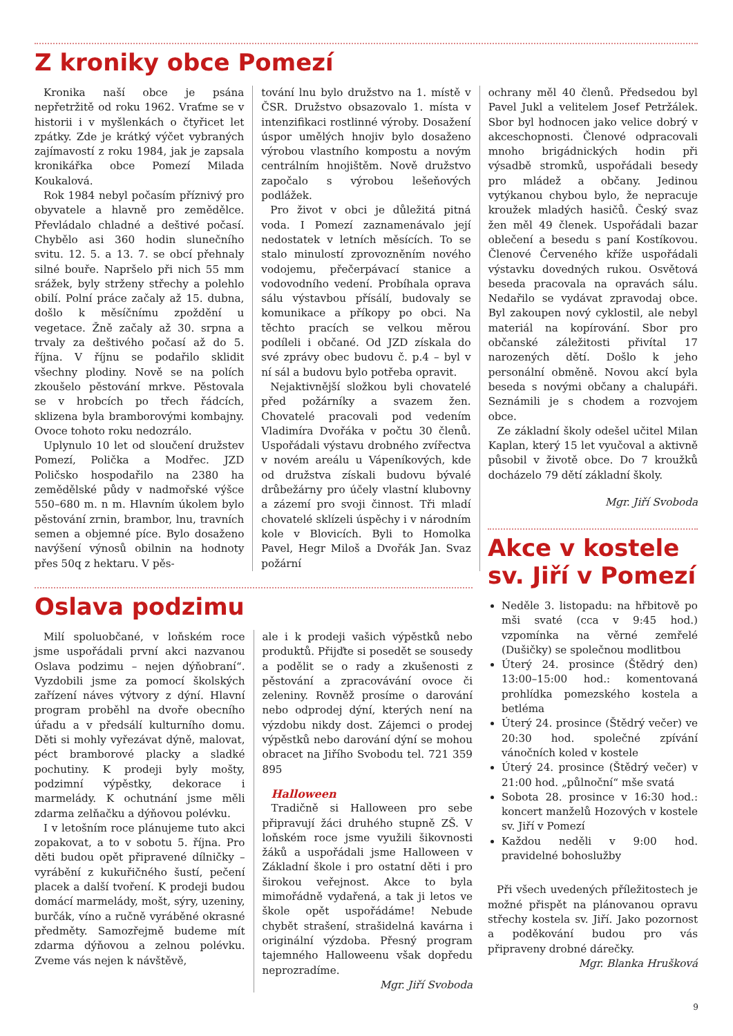Z kroniky obce Pomezí
Kronika naší obce je psána nepřetržitě od roku 1962. Vraťme se v historii i v myšlenkách o čtyřicet let zpátky. Zde je krátký výčet vybraných zajímavostí z roku 1984, jak je zapsala kronikářka obce Pomezí Milada Koukalová.
Rok 1984 nebyl počasím příznivý pro obyvatele a hlavně pro zemědělce. Převládalo chladné a deštivé počasí. Chybělo asi 360 hodin slunečního svitu. 12. 5. a 13. 7. se obcí přehnaly silné bouře. Napršelo při nich 55 mm srážek, byly strženy střechy a polehlo obilí. Polní práce začaly až 15. dubna, došlo k měsíčnímu zpoždění u vegetace. Žně začaly až 30. srpna a trvaly za deštivého počasí až do 5. října. V říjnu se podařilo sklidit všechny plodiny. Nově se na polích zkoušelo pěstování mrkve. Pěstovala se v hrobcích po třech řádcích, sklizena byla bramborovými kombajny. Ovoce tohoto roku nedozrálo.
Uplynulo 10 let od sloučení družstev Pomezí, Polička a Modřec. JZD Poličsko hospodařilo na 2380 ha zemědělské půdy v nadmořské výšce 550–680 m. n m. Hlavním úkolem bylo pěstování zrnin, brambor, lnu, travních semen a objemné píce. Bylo dosaženo navýšení výnosů obilnin na hodnoty přes 50q z hektaru. V pěs-
tování lnu bylo družstvo na 1. místě v ČSR. Družstvo obsazovalo 1. místa v intenzifikaci rostlinné výroby. Dosažení úspor umělých hnojiv bylo dosaženo výrobou vlastního kompostu a novým centrálním hnojištěm. Nově družstvo započalo s výrobou lešeňových podlážek.
Pro život v obci je důležitá pitná voda. I Pomezí zaznamenávalo její nedostatek v letních měsících. To se stalo minulostí zprovozněním nového vodojemu, přečerpávací stanice a vodovodního vedení. Probíhala oprava sálu výstavbou přísálí, budovaly se komunikace a příkopy po obci. Na těchto pracích se velkou měrou podíleli i občané. Od JZD získala do své zprávy obec budovu č. p.4 – byl v ní sál a budovu bylo potřeba opravit.
Nejaktivnější složkou byli chovatelé před požárníky a svazem žen. Chovatelé pracovali pod vedením Vladimíra Dvořáka v počtu 30 členů. Uspořádali výstavu drobného zvířectva v novém areálu u Vápeníkových, kde od družstva získali budovu bývalé drůbežárny pro účely vlastní klubovny a zázemí pro svoji činnost. Tři mladí chovatelé sklízeli úspěchy i v národním kole v Blovicích. Byli to Homolka Pavel, Hegr Miloš a Dvořák Jan. Svaz požární
ochrany měl 40 členů. Předsedou byl Pavel Jukl a velitelem Josef Petržálek. Sbor byl hodnocen jako velice dobrý v akceschopnosti. Členové odpracovali mnoho brigádnických hodin při výsadbě stromků, uspořádali besedy pro mládež a občany. Jedinou vytýkanou chybou bylo, že nepracuje kroužek mladých hasičů. Český svaz žen měl 49 členek. Uspořádali bazar oblečení a besedu s paní Kostíkovou. Členové Červeného kříže uspořádali výstavku dovedných rukou. Osvětová beseda pracovala na opravách sálu. Nedařilo se vydávat zpravodaj obce. Byl zakoupen nový cyklostil, ale nebyl materiál na kopírování. Sbor pro občanské záležitosti přivítal 17 narozených dětí. Došlo k jeho personální obměně. Novou akcí byla beseda s novými občany a chalupáři. Seznámili je s chodem a rozvojem obce.
Ze základní školy odešel učitel Milan Kaplan, který 15 let vyučoval a aktivně působil v životě obce. Do 7 kroužků docházelo 79 dětí základní školy.
Mgr. Jiří Svoboda
Oslava podzimu
Milí spoluobčané, v loňském roce jsme uspořádali první akci nazvanou Oslava podzimu – nejen dýňobraní“. Vyzdobili jsme za pomocí školských zařízení náves výtvory z dýní. Hlavní program proběhl na dvoře obecního úřadu a v předsálí kulturního domu. Děti si mohly vyřezávat dýně, malovat, péct bramborové placky a sladké pochutiny. K prodeji byly mošty, podzimní výpěstky, dekorace i marmelády. K ochutnání jsme měli zdarma zelňačku a dýňovou polévku.
I v letošním roce plánujeme tuto akci zopakovat, a to v sobotu 5. října. Pro děti budou opět připravené dílničky – vyrábění z kukuřičného šustí, pečení placek a další tvoření. K prodeji budou domácí marmelády, mošt, sýry, uzeniny, burčák, víno a ručně vyráběné okrasné předměty. Samozřejmě budeme mít zdarma dýňovou a zelnou polévku. Zveme vás nejen k návštěvě,
ale i k prodeji vašich výpěstků nebo produktů. Přijďte si posedět se sousedy a podělit se o rady a zkušenosti z pěstování a zpracovávání ovoce či zeleniny. Rovněž prosíme o darování nebo odprodej dýní, kterých není na výzdobu nikdy dost. Zájemci o prodej výpěstků nebo darování dýní se mohou obracet na Jiřího Svobodu tel. 721 359 895
Halloween
Tradičně si Halloween pro sebe připravují žáci druhého stupně ZŠ. V loňském roce jsme využili šikovnosti žáků a uspořádali jsme Halloween v Základní škole i pro ostatní děti i pro širokou veřejnost. Akce to byla mimořádně vydařená, a tak ji letos ve škole opět uspořádáme! Nebude chybět strašení, strašidelná kavárna i originální výzdoba. Přesný program tajemného Halloweenu však dopředu neprozradíme.
Mgr. Jiří Svoboda
Akce v kostele sv. Jiří v Pomezí
Neděle 3. listopadu: na hřbitově po mši svaté (cca v 9:45 hod.) vzpomínka na věrné zemřelé (Dušičky) se společnou modlitbou
Úterý 24. prosince (Štědrý den) 13:00–15:00 hod.: komentovaná prohlídka pomezského kostela a betléma
Úterý 24. prosince (Štědrý večer) ve 20:30 hod. společné zpívání vánočních koled v kostele
Úterý 24. prosince (Štědrý večer) v 21:00 hod. „půlnoční“ mše svatá
Sobota 28. prosince v 16:30 hod.: koncert manželů Hozových v kostele sv. Jiří v Pomezí
Každou neděli v 9:00 hod. pravidelné bohoslužby
Při všech uvedených příležitostech je možné přispět na plánovanou opravu střechy kostela sv. Jiří. Jako pozornost a poděkování budou pro vás připraveny drobné dárečky.
Mgr. Blanka Hrušková
9